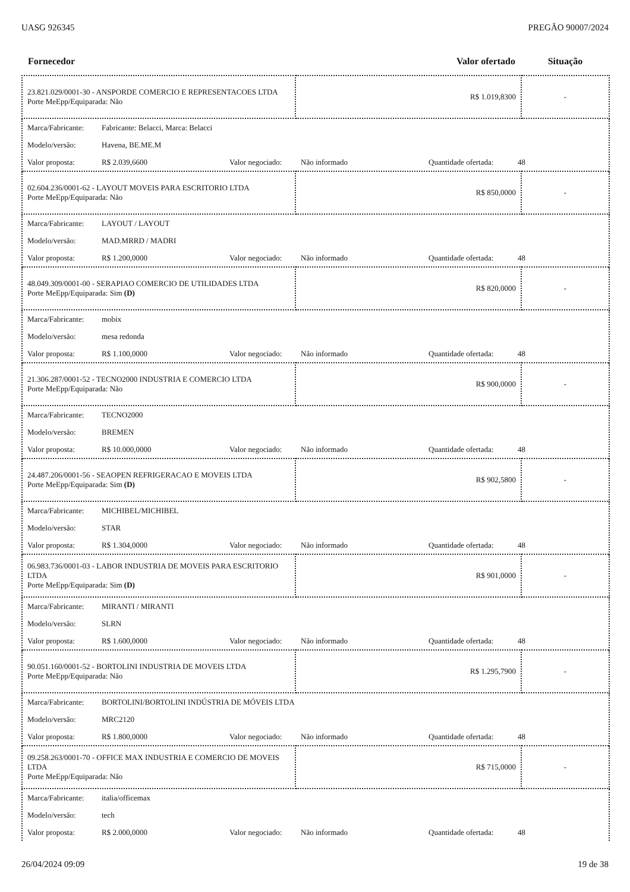UASG 926345 PREGÃO 90007/2024
| Fornecedor | Valor ofertado | Situação |
| --- | --- | --- |
| 23.821.029/0001-30 - ANSPORDE COMERCIO E REPRESENTACOES LTDA Porte MeEpp/Equiparada: Não | R$ 1.019,8300 | - |
| Marca/Fabricante: Fabricante: Belacci, Marca: Belacci Modelo/versão: Havena, BE.ME.M Valor proposta: R$ 2.039,6600 Valor negociado: Não informado Quantidade ofertada: 48 | | |
| 02.604.236/0001-62 - LAYOUT MOVEIS PARA ESCRITORIO LTDA Porte MeEpp/Equiparada: Não | R$ 850,0000 | - |
| Marca/Fabricante: LAYOUT / LAYOUT Modelo/versão: MAD.MRRD / MADRI Valor proposta: R$ 1.200,0000 Valor negociado: Não informado Quantidade ofertada: 48 | | |
| 48.049.309/0001-00 - SERAPIAO COMERCIO DE UTILIDADES LTDA Porte MeEpp/Equiparada: Sim (D) | R$ 820,0000 | - |
| Marca/Fabricante: mobix Modelo/versão: mesa redonda Valor proposta: R$ 1.100,0000 Valor negociado: Não informado Quantidade ofertada: 48 | | |
| 21.306.287/0001-52 - TECNO2000 INDUSTRIA E COMERCIO LTDA Porte MeEpp/Equiparada: Não | R$ 900,0000 | - |
| Marca/Fabricante: TECNO2000 Modelo/versão: BREMEN Valor proposta: R$ 10.000,0000 Valor negociado: Não informado Quantidade ofertada: 48 | | |
| 24.487.206/0001-56 - SEAOPEN REFRIGERACAO E MOVEIS LTDA Porte MeEpp/Equiparada: Sim (D) | R$ 902,5800 | - |
| Marca/Fabricante: MICHIBEL/MICHIBEL Modelo/versão: STAR Valor proposta: R$ 1.304,0000 Valor negociado: Não informado Quantidade ofertada: 48 | | |
| 06.983.736/0001-03 - LABOR INDUSTRIA DE MOVEIS PARA ESCRITORIO LTDA Porte MeEpp/Equiparada: Sim (D) | R$ 901,0000 | - |
| Marca/Fabricante: MIRANTI / MIRANTI Modelo/versão: SLRN Valor proposta: R$ 1.600,0000 Valor negociado: Não informado Quantidade ofertada: 48 | | |
| 90.051.160/0001-52 - BORTOLINI INDUSTRIA DE MOVEIS LTDA Porte MeEpp/Equiparada: Não | R$ 1.295,7900 | - |
| Marca/Fabricante: BORTOLINI/BORTOLINI INDÚSTRIA DE MÓVEIS LTDA Modelo/versão: MRC2120 Valor proposta: R$ 1.800,0000 Valor negociado: Não informado Quantidade ofertada: 48 | | |
| 09.258.263/0001-70 - OFFICE MAX INDUSTRIA E COMERCIO DE MOVEIS LTDA Porte MeEpp/Equiparada: Não | R$ 715,0000 | - |
| Marca/Fabricante: italia/officemax Modelo/versão: tech Valor proposta: R$ 2.000,0000 Valor negociado: Não informado Quantidade ofertada: 48 | | |
26/04/2024 09:09 19 de 38